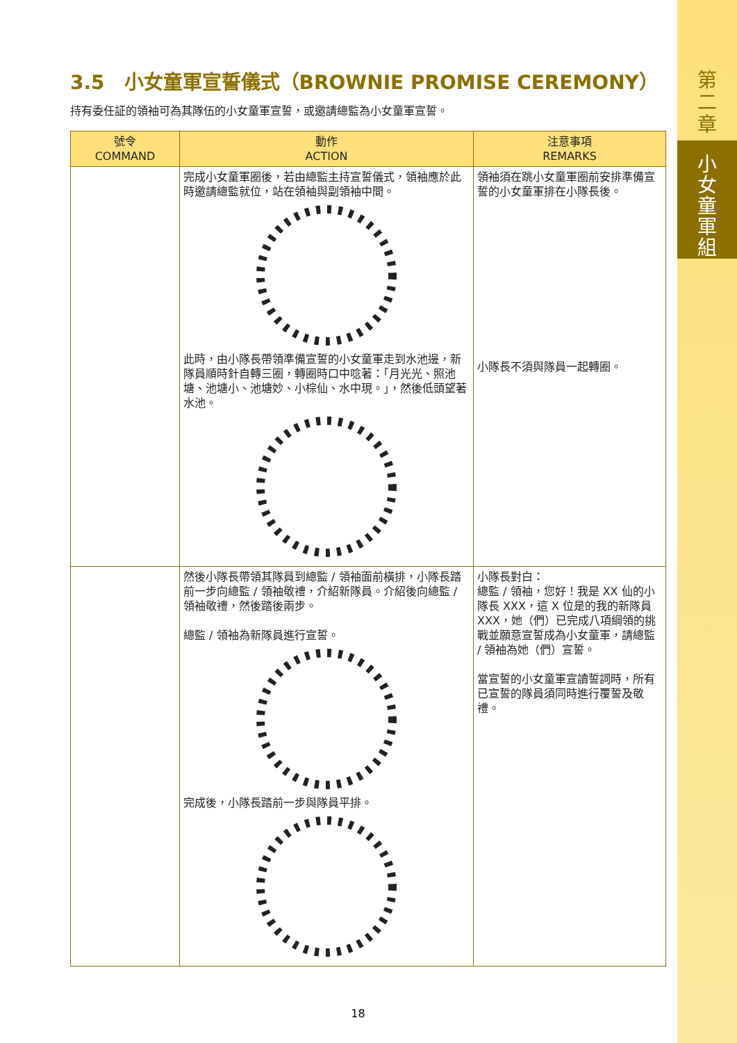第
二
章
小
女
童
軍
組
3.5　小女童軍宣誓儀式（BROWNIE PROMISE CEREMONY）
持有委任証的領袖可為其隊伍的小女童軍宣誓，或邀請總監為小女童軍宣誓。
| 號令 COMMAND | 動作 ACTION | 注意事項 REMARKS |
| --- | --- | --- |
| | 完成小女童軍圈後，若由總監主持宣誓儀式，領袖應於此時邀請總監就位，站在領袖與副領袖中間。 此時，由小隊長帶領準備宣誓的小女童軍走到水池邊，新隊員順時針自轉三圈，轉圈時口中唸著：「月光光、照池塘、池塘小、池塘妙、小棕仙、水中現。」，然後低頭望著水池。 | 領袖須在跳小女童軍圈前安排準備宣誓的小女童軍排在小隊長後。 小隊長不須與隊員一起轉圈。 |
| | 然後小隊長帶領其隊員到總監 / 領袖面前橫排，小隊長踏前一步向總監 / 領袖敬禮，介紹新隊員。介紹後向總監 / 領袖敬禮，然後踏後兩步。 總監 / 領袖為新隊員進行宣誓。 完成後，小隊長踏前一步與隊員平排。 | 小隊長對白： 總監 / 領袖，您好！我是 XX 仙的小隊長 XXX，這 X 位是的我的新隊員 XXX，她（們）已完成八項綱領的挑戰並願意宣誓成為小女童軍，請總監 / 領袖為她（們）宣誓。 當宣誓的小女童軍宣讀誓詞時，所有已宣誓的隊員須同時進行覆誓及敬禮。 |
18